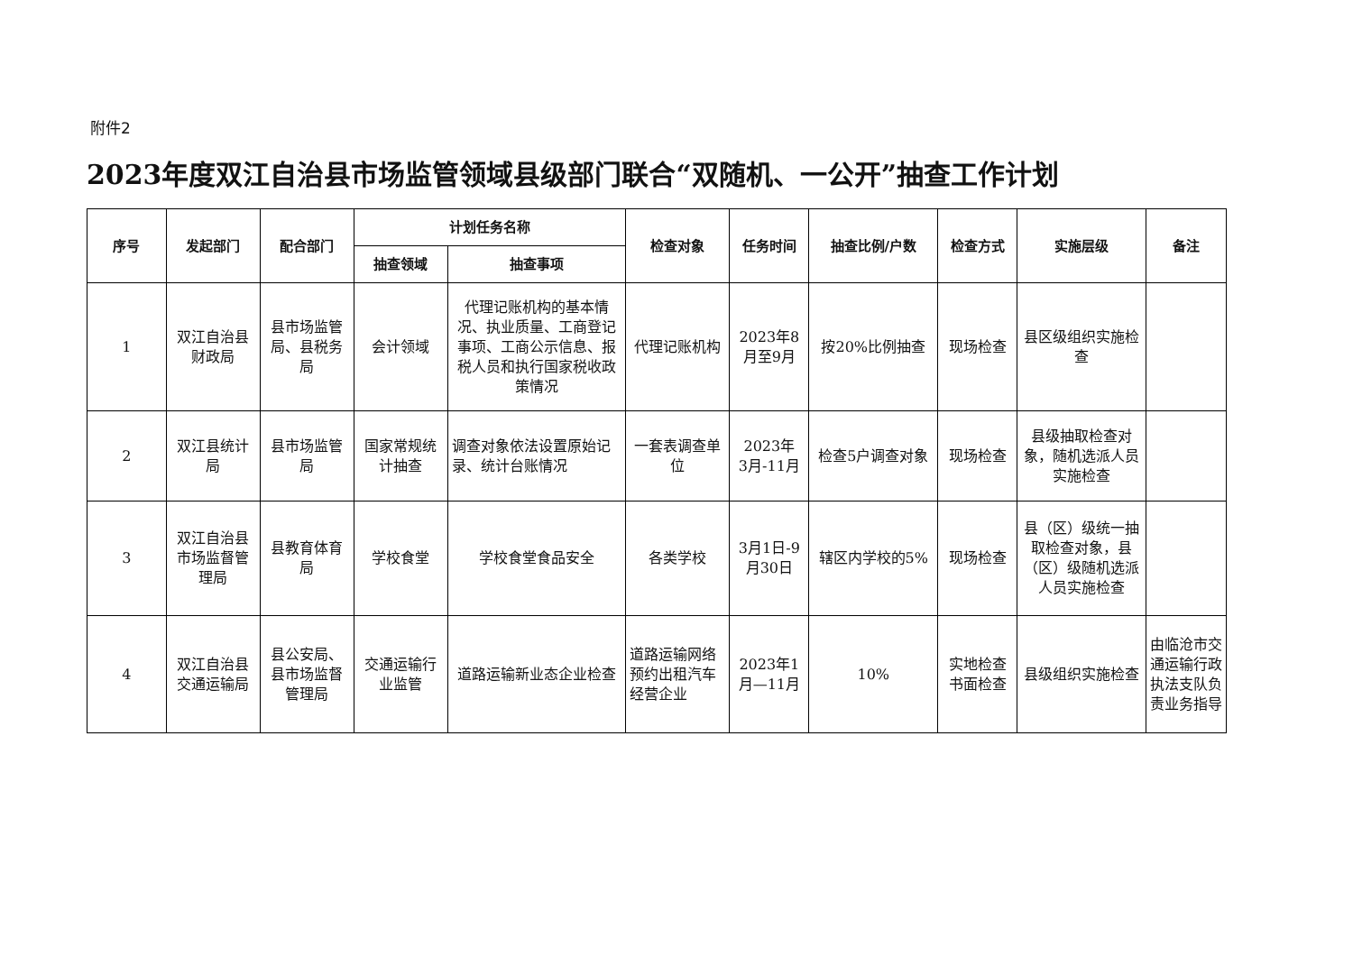附件2
2023年度双江自治县市场监管领域县级部门联合“双随机、一公开”抽查工作计划
| 序号 | 发起部门 | 配合部门 | 计划任务名称 | | 检查对象 | 任务时间 | 抽查比例/户数 | 检查方式 | 实施层级 | 备注 |
| --- | --- | --- | --- | --- | --- | --- | --- | --- | --- | --- |
| | | | 抽查领域 | 抽查事项 | | | | | | |
| 1 | 双江自治县财政局 | 县市场监管局、县税务局 | 会计领域 | 代理记账机构的基本情况、执业质量、工商登记事项、工商公示信息、报税人员和执行国家税收政策情况 | 代理记账机构 | 2023年8月至9月 | 按20%比例抽查 | 现场检查 | 县区级组织实施检查 | |
| 2 | 双江县统计局 | 县市场监管局 | 国家常规统计抽查 | 调查对象依法设置原始记录、统计台账情况 | 一套表调查单位 | 2023年 3月-11月 | 检查5户调查对象 | 现场检查 | 县级抽取检查对象，随机选派人员实施检查 | |
| 3 | 双江自治县市场监督管理局 | 县教育体育局 | 学校食堂 | 学校食堂食品安全 | 各类学校 | 3月1日-9月30日 | 辖区内学校的5% | 现场检查 | 县（区）级统一抽取检查对象，县（区）级随机选派人员实施检查 | |
| 4 | 双江自治县交通运输局 | 县公安局、县市场监督管理局 | 交通运输行业监管 | 道路运输新业态企业检查 | 道路运输网络预约出租汽车经营企业 | 2023年1月—11月 | 10% | 实地检查书面检查 | 县级组织实施检查 | 由临沧市交通运输行政执法支队负责业务指导 |